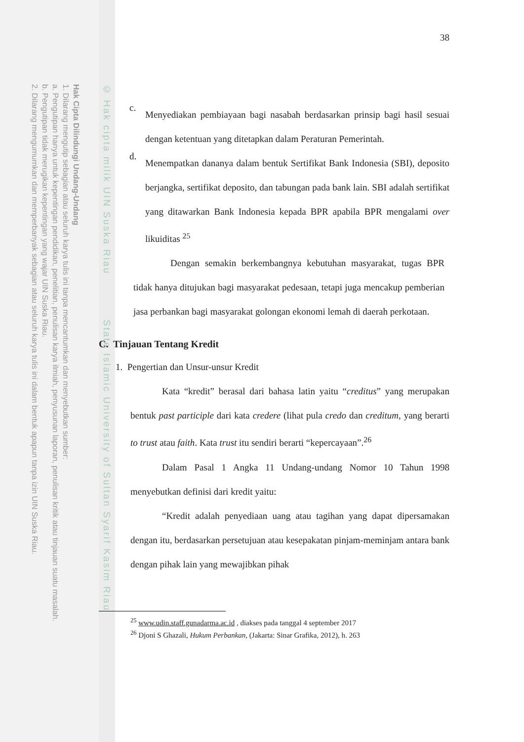Hak Cipta Dilindungi Undang-Undang
1. Dilarang mengutip sebagian atau seluruh karya tulis ini tanpa mencantumkan dan menyebutkan sumber:
a. Pengutipan hanya untuk kepentingan pendidikan, penelitian, penulisan karya ilmiah, penyusunan laporan, penulisan kritik atau tinjauan suatu masalah.
b. Pengutipan tidak merugikan kepentingan yang wajar UIN Suska Riau.
2. Dilarang mengumumkan dan memperbanyak sebagian atau seluruh karya tulis ini dalam bentuk apapun tanpa izin UIN Suska Riau.
© Hak cipta milik UIN Suska Riau State Islamic University of Sultan Syarif Kasim Riau
38
c.
Menyediakan pembiayaan bagi nasabah berdasarkan prinsip bagi hasil sesuai dengan ketentuan yang ditetapkan dalam Peraturan Pemerintah.
d.
Menempatkan dananya dalam bentuk Sertifikat Bank Indonesia (SBI), deposito berjangka, sertifikat deposito, dan tabungan pada bank lain. SBI adalah sertifikat yang ditawarkan Bank Indonesia kepada BPR apabila BPR mengalami over likuiditas <sup>25</sup>
Dengan semakin berkembangnya kebutuhan masyarakat, tugas BPR tidak hanya ditujukan bagi masyarakat pedesaan, tetapi juga mencakup pemberian jasa perbankan bagi masyarakat golongan ekonomi lemah di daerah perkotaan.
C. Tinjauan Tentang Kredit
1. Pengertian dan Unsur-unsur Kredit
Kata “kredit” berasal dari bahasa latin yaitu “creditus” yang merupakan bentuk past participle dari kata credere (lihat pula credo dan creditum, yang berarti to trust atau faith. Kata trust itu sendiri berarti “kepercayaan”.<sup>26</sup>
Dalam Pasal 1 Angka 11 Undang-undang Nomor 10 Tahun 1998 menyebutkan definisi dari kredit yaitu:
“Kredit adalah penyediaan uang atau tagihan yang dapat dipersamakan dengan itu, berdasarkan persetujuan atau kesepakatan pinjam-meminjam antara bank dengan pihak lain yang mewajibkan pihak
<sup>25</sup> www.udin.staff.gunadarma.ac.id , diakses pada tanggal 4 september 2017
<sup>26</sup> Djoni S Ghazali, Hukum Perbankan, (Jakarta: Sinar Grafika, 2012), h. 263